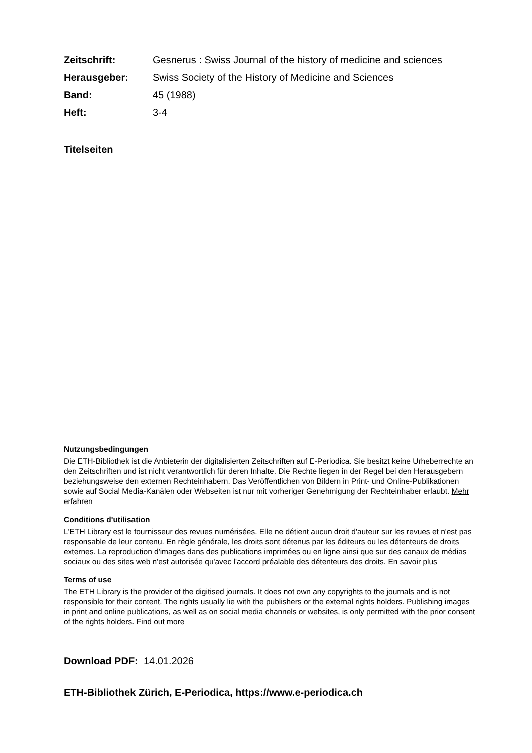| Zeitschrift: | Gesnerus : Swiss Journal of the history of medicine and sciences |
| Herausgeber: | Swiss Society of the History of Medicine and Sciences |
| Band: | 45 (1988) |
| Heft: | 3-4 |
Titelseiten
Nutzungsbedingungen
Die ETH-Bibliothek ist die Anbieterin der digitalisierten Zeitschriften auf E-Periodica. Sie besitzt keine Urheberrechte an den Zeitschriften und ist nicht verantwortlich für deren Inhalte. Die Rechte liegen in der Regel bei den Herausgebern beziehungsweise den externen Rechteinhabern. Das Veröffentlichen von Bildern in Print- und Online-Publikationen sowie auf Social Media-Kanälen oder Webseiten ist nur mit vorheriger Genehmigung der Rechteinhaber erlaubt. Mehr erfahren
Conditions d'utilisation
L'ETH Library est le fournisseur des revues numérisées. Elle ne détient aucun droit d'auteur sur les revues et n'est pas responsable de leur contenu. En règle générale, les droits sont détenus par les éditeurs ou les détenteurs de droits externes. La reproduction d'images dans des publications imprimées ou en ligne ainsi que sur des canaux de médias sociaux ou des sites web n'est autorisée qu'avec l'accord préalable des détenteurs des droits. En savoir plus
Terms of use
The ETH Library is the provider of the digitised journals. It does not own any copyrights to the journals and is not responsible for their content. The rights usually lie with the publishers or the external rights holders. Publishing images in print and online publications, as well as on social media channels or websites, is only permitted with the prior consent of the rights holders. Find out more
Download PDF: 14.01.2026
ETH-Bibliothek Zürich, E-Periodica, https://www.e-periodica.ch